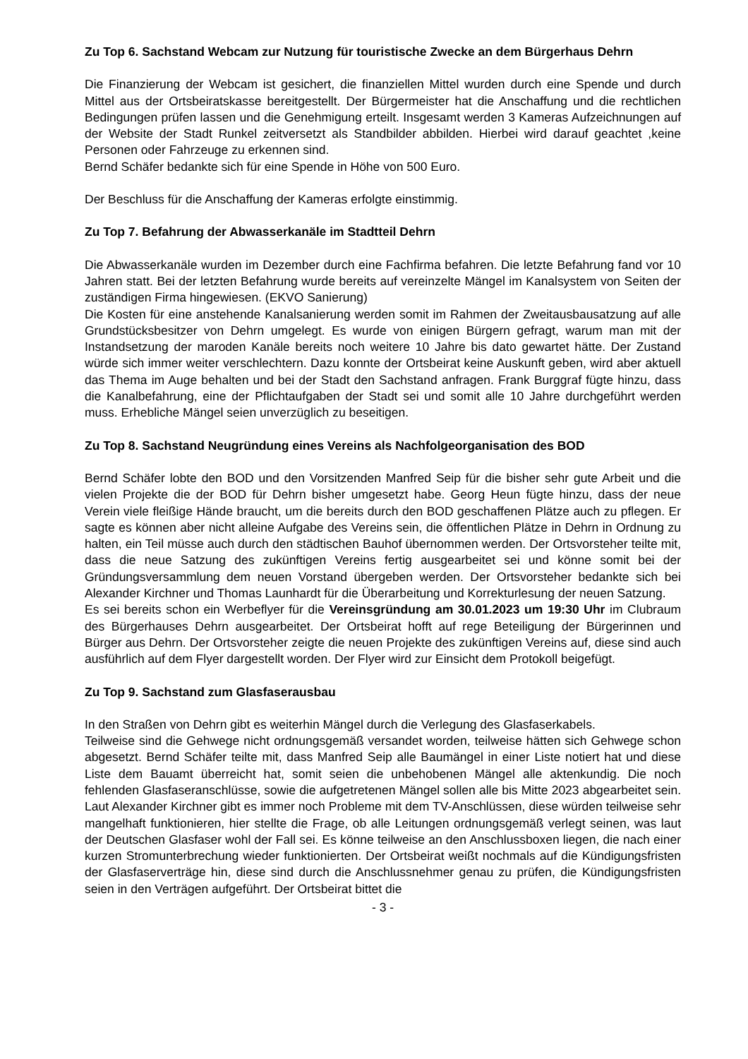Zu Top 6. Sachstand Webcam zur Nutzung für touristische Zwecke an dem Bürgerhaus Dehrn
Die Finanzierung der Webcam ist gesichert, die finanziellen Mittel wurden durch eine Spende und durch Mittel aus der Ortsbeiratskasse bereitgestellt. Der Bürgermeister hat die Anschaffung und die rechtlichen Bedingungen prüfen lassen und die Genehmigung erteilt. Insgesamt werden 3 Kameras Aufzeichnungen auf der Website der Stadt Runkel zeitversetzt als Standbilder abbilden. Hierbei wird darauf geachtet ,keine Personen oder Fahrzeuge zu erkennen sind.
Bernd Schäfer bedankte sich für eine Spende in Höhe von 500 Euro.
Der Beschluss für die Anschaffung der Kameras erfolgte einstimmig.
Zu Top 7. Befahrung der Abwasserkanäle im Stadtteil Dehrn
Die Abwasserkanäle wurden im Dezember durch eine Fachfirma befahren. Die letzte Befahrung fand vor 10 Jahren statt. Bei der letzten Befahrung wurde bereits auf vereinzelte Mängel im Kanalsystem von Seiten der zuständigen Firma hingewiesen. (EKVO Sanierung)
Die Kosten für eine anstehende Kanalsanierung werden somit im Rahmen der Zweitausbausatzung auf alle Grundstücksbesitzer von Dehrn umgelegt. Es wurde von einigen Bürgern gefragt, warum man mit der Instandsetzung der maroden Kanäle bereits noch weitere 10 Jahre bis dato gewartet hätte. Der Zustand würde sich immer weiter verschlechtern. Dazu konnte der Ortsbeirat keine Auskunft geben, wird aber aktuell das Thema im Auge behalten und bei der Stadt den Sachstand anfragen. Frank Burggraf fügte hinzu, dass die Kanalbefahrung, eine der Pflichtaufgaben der Stadt sei und somit alle 10 Jahre durchgeführt werden muss. Erhebliche Mängel seien unverzüglich zu beseitigen.
Zu Top 8. Sachstand Neugründung eines Vereins als Nachfolgeorganisation des BOD
Bernd Schäfer lobte den BOD und den Vorsitzenden Manfred Seip für die bisher sehr gute Arbeit und die vielen Projekte die der BOD für Dehrn bisher umgesetzt habe. Georg Heun fügte hinzu, dass der neue Verein viele fleißige Hände braucht, um die bereits durch den BOD geschaffenen Plätze auch zu pflegen. Er sagte es können aber nicht alleine Aufgabe des Vereins sein, die öffentlichen Plätze in Dehrn in Ordnung zu halten, ein Teil müsse auch durch den städtischen Bauhof übernommen werden. Der Ortsvorsteher teilte mit, dass die neue Satzung des zukünftigen Vereins fertig ausgearbeitet sei und könne somit bei der Gründungsversammlung dem neuen Vorstand übergeben werden. Der Ortsvorsteher bedankte sich bei Alexander Kirchner und Thomas Launhardt für die Überarbeitung und Korrekturlesung der neuen Satzung.
Es sei bereits schon ein Werbeflyer für die Vereinsgründung am 30.01.2023 um 19:30 Uhr im Clubraum des Bürgerhauses Dehrn ausgearbeitet. Der Ortsbeirat hofft auf rege Beteiligung der Bürgerinnen und Bürger aus Dehrn. Der Ortsvorsteher zeigte die neuen Projekte des zukünftigen Vereins auf, diese sind auch ausführlich auf dem Flyer dargestellt worden. Der Flyer wird zur Einsicht dem Protokoll beigefügt.
Zu Top 9. Sachstand zum Glasfaserausbau
In den Straßen von Dehrn gibt es weiterhin Mängel durch die Verlegung des Glasfaserkabels.
Teilweise sind die Gehwege nicht ordnungsgemäß versandet worden, teilweise hätten sich Gehwege schon abgesetzt. Bernd Schäfer teilte mit, dass Manfred Seip alle Baumängel in einer Liste notiert hat und diese Liste dem Bauamt überreicht hat, somit seien die unbehobenen Mängel alle aktenkundig. Die noch fehlenden Glasfaseranschlüsse, sowie die aufgetretenen Mängel sollen alle bis Mitte 2023 abgearbeitet sein. Laut Alexander Kirchner gibt es immer noch Probleme mit dem TV-Anschlüssen, diese würden teilweise sehr mangelhaft funktionieren, hier stellte die Frage, ob alle Leitungen ordnungsgemäß verlegt seinen, was laut der Deutschen Glasfaser wohl der Fall sei. Es könne teilweise an den Anschlussboxen liegen, die nach einer kurzen Stromunterbrechung wieder funktionierten. Der Ortsbeirat weißt nochmals auf die Kündigungsfristen der Glasfaserverträge hin, diese sind durch die Anschlussnehmer genau zu prüfen, die Kündigungsfristen seien in den Verträgen aufgeführt. Der Ortsbeirat bittet die
- 3 -